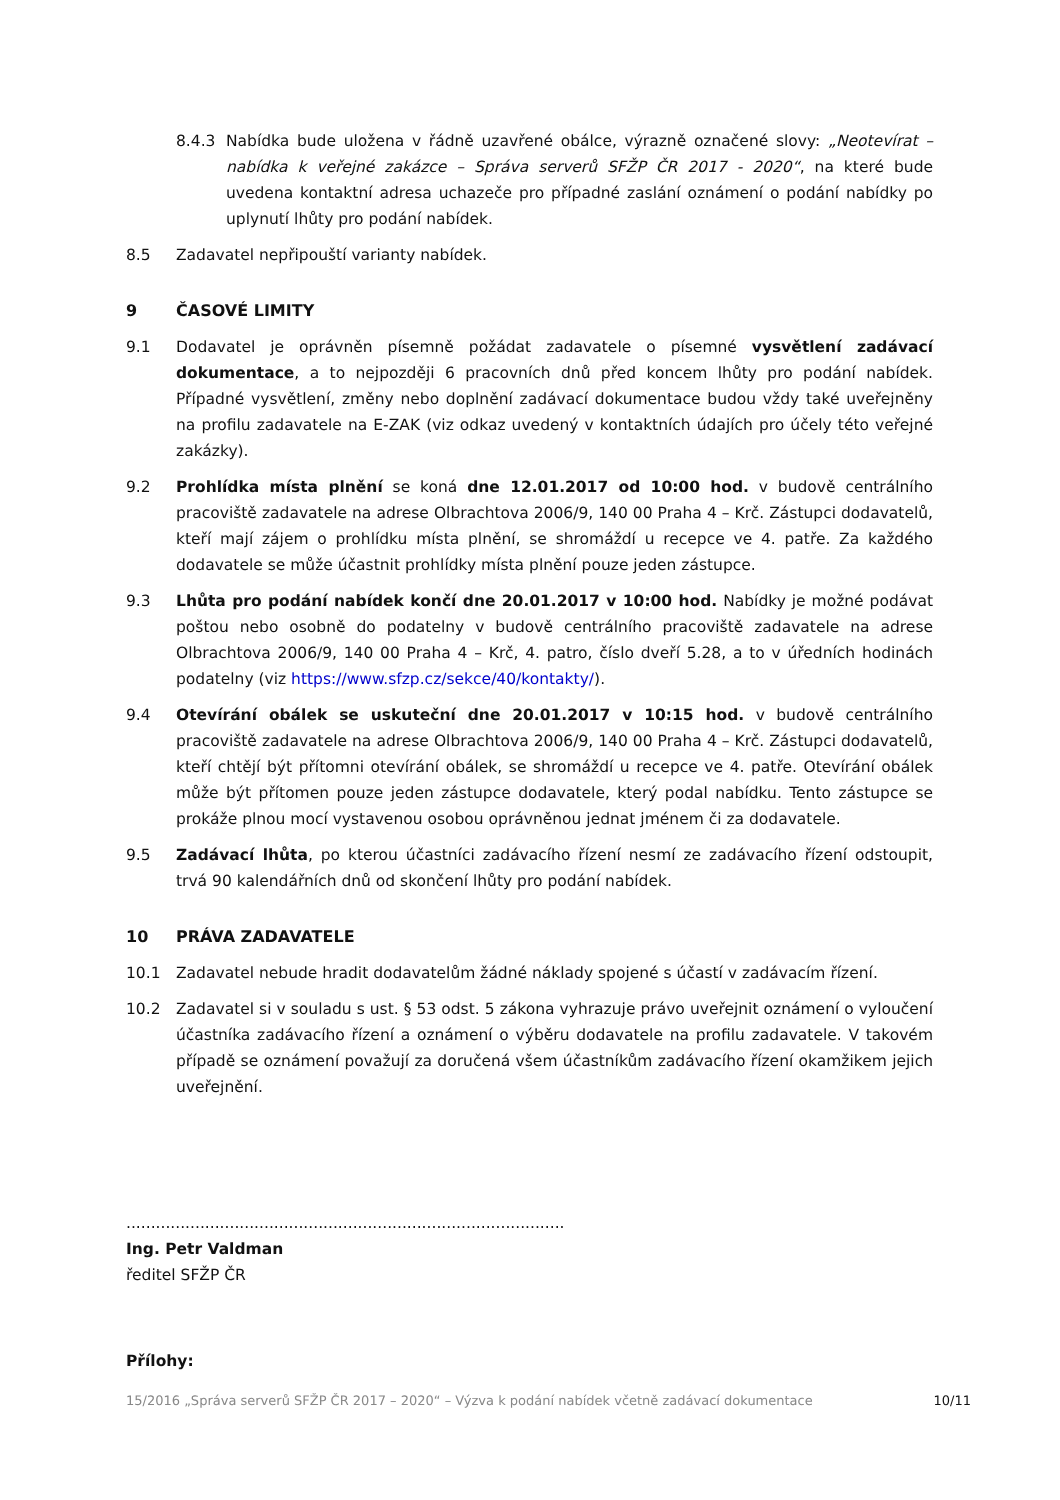8.4.3 Nabídka bude uložena v řádně uzavřené obálce, výrazně označené slovy: „Neotevírat – nabídka k veřejné zakázce – Správa serverů SFŽP ČR 2017 - 2020“, na které bude uvedena kontaktní adresa uchazeče pro případné zaslání oznámení o podání nabídky po uplynutí lhůty pro podání nabídek.
8.5 Zadavatel nepřipouští varianty nabídek.
9 ČASOVÉ LIMITY
9.1 Dodavatel je oprávněn písemně požádat zadavatele o písemné vysvětlení zadávací dokumentace, a to nejpozději 6 pracovních dnů před koncem lhůty pro podání nabídek. Případné vysvětlení, změny nebo doplnění zadávací dokumentace budou vždy také uveřejněny na profilu zadavatele na E-ZAK (viz odkaz uvedený v kontaktních údajích pro účely této veřejné zakázky).
9.2 Prohlídka místa plnění se koná dne 12.01.2017 od 10:00 hod. v budově centrálního pracoviště zadavatele na adrese Olbrachtova 2006/9, 140 00 Praha 4 – Krč. Zástupci dodavatelů, kteří mají zájem o prohlídku místa plnění, se shromáždí u recepce ve 4. patře. Za každého dodavatele se může účastnit prohlídky místa plnění pouze jeden zástupce.
9.3 Lhůta pro podání nabídek končí dne 20.01.2017 v 10:00 hod. Nabídky je možné podávat poštou nebo osobně do podatelny v budově centrálního pracoviště zadavatele na adrese Olbrachtova 2006/9, 140 00 Praha 4 – Krč, 4. patro, číslo dveří 5.28, a to v úředních hodinách podatelny (viz https://www.sfzp.cz/sekce/40/kontakty/).
9.4 Otevírání obálek se uskuteční dne 20.01.2017 v 10:15 hod. v budově centrálního pracoviště zadavatele na adrese Olbrachtova 2006/9, 140 00 Praha 4 – Krč. Zástupci dodavatelů, kteří chtějí být přítomni otevírání obálek, se shromáždí u recepce ve 4. patře. Otevírání obálek může být přítomen pouze jeden zástupce dodavatele, který podal nabídku. Tento zástupce se prokáže plnou mocí vystavenou osobou oprávněnou jednat jménem či za dodavatele.
9.5 Zadávací lhůta, po kterou účastníci zadávacího řízení nesmí ze zadávacího řízení odstoupit, trvá 90 kalendářních dnů od skončení lhůty pro podání nabídek.
10 PRÁVA ZADAVATELE
10.1 Zadavatel nebude hradit dodavatelům žádné náklady spojené s účastí v zadávacím řízení.
10.2 Zadavatel si v souladu s ust. § 53 odst. 5 zákona vyhrazuje právo uveřejnit oznámení o vyloučení účastníka zadávacího řízení a oznámení o výběru dodavatele na profilu zadavatele. V takovém případě se oznámení považují za doručená všem účastníkům zadávacího řízení okamžikem jejich uveřejnění.
.........................................................................................
Ing. Petr Valdman
ředitel SFŽP ČR
Přílohy:
15/2016 „Správa serverů SFŽP ČR 2017 – 2020“ – Výzva k podání nabídek včetně zadávací dokumentace 10/11